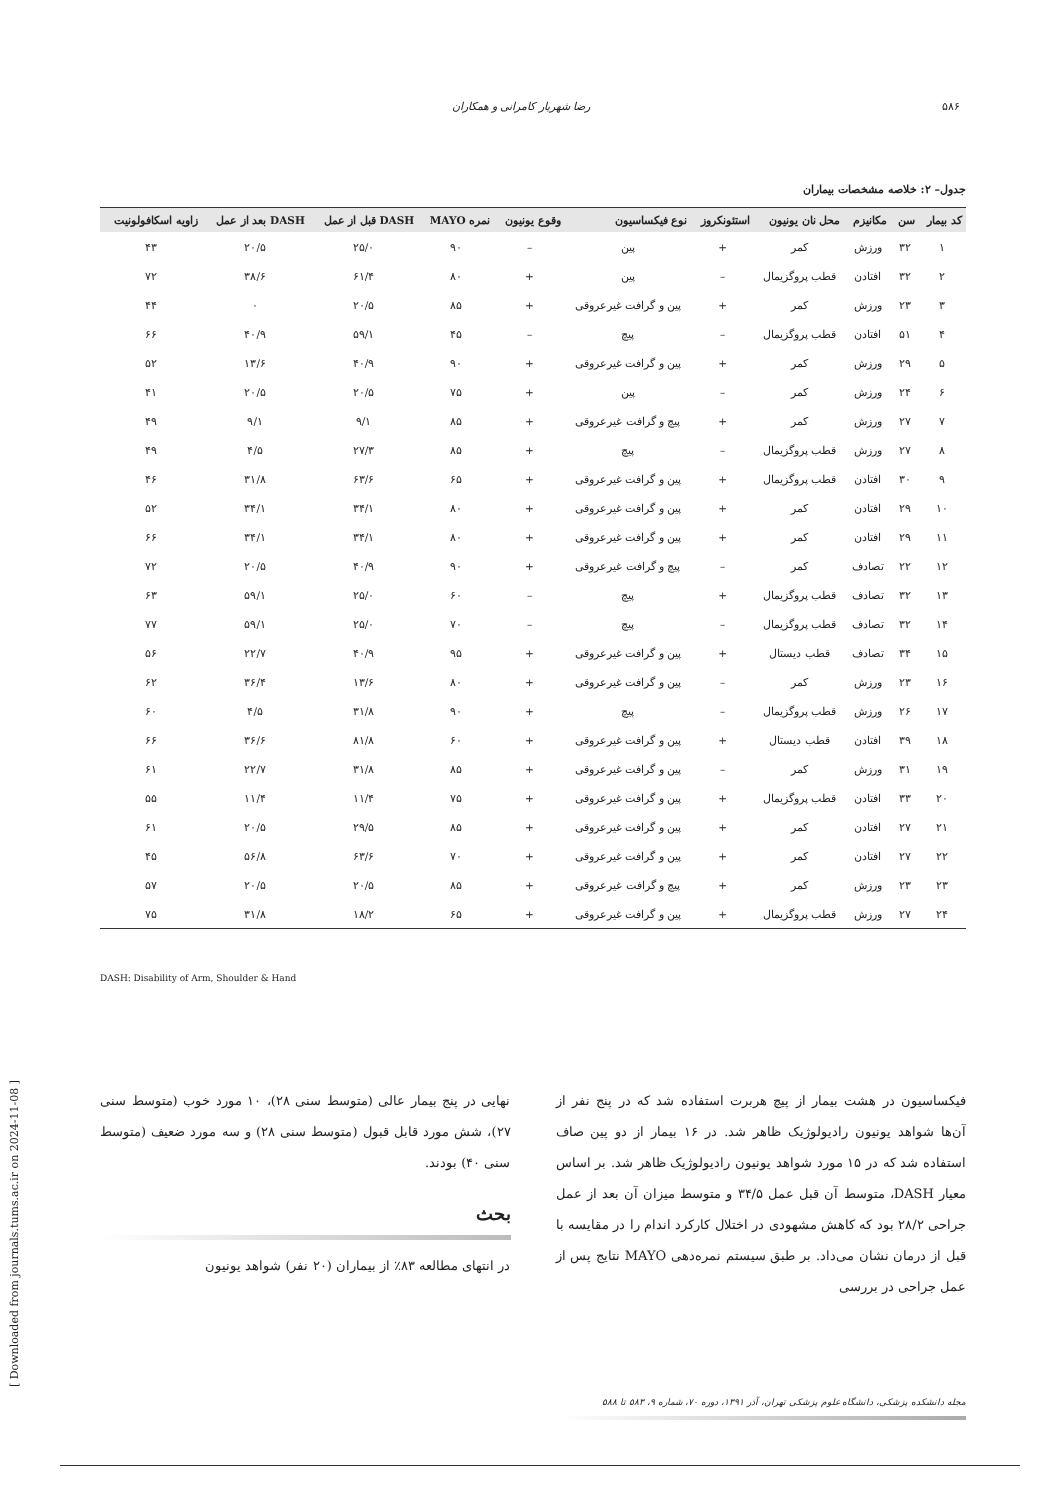۵۸۶ رضا شهریار کامرانی و همکاران
جدول– ۲: خلاصه مشخصات بیماران
| کد بیمار | سن | مکانیزم | محل نان یونیون | استئونکروز | نوع فیکساسیون | وقوع یونیون | نمره MAYO | DASH قبل از عمل | DASH بعد از عمل | زاویه اسکافولونیت |
| --- | --- | --- | --- | --- | --- | --- | --- | --- | --- | --- |
| ۱ | ۳۲ | ورزش | کمر | + | پین | – | ۹۰ | ۲۵/۰ | ۲۰/۵ | ۴۳ |
| ۲ | ۳۲ | افتادن | قطب پروگزیمال | – | پین | + | ۸۰ | ۶۱/۴ | ۳۸/۶ | ۷۲ |
| ۳ | ۲۳ | ورزش | کمر | + | پین و گرافت غیرعروقی | + | ۸۵ | ۲۰/۵ | ۰ | ۴۴ |
| ۴ | ۵۱ | افتادن | قطب پروگزیمال | – | پیچ | – | ۴۵ | ۵۹/۱ | ۴۰/۹ | ۶۶ |
| ۵ | ۲۹ | ورزش | کمر | + | پین و گرافت غیرعروقی | + | ۹۰ | ۴۰/۹ | ۱۳/۶ | ۵۲ |
| ۶ | ۲۴ | ورزش | کمر | – | پین | + | ۷۵ | ۲۰/۵ | ۲۰/۵ | ۴۱ |
| ۷ | ۲۷ | ورزش | کمر | + | پیچ و گرافت غیرعروقی | + | ۸۵ | ۹/۱ | ۹/۱ | ۴۹ |
| ۸ | ۲۷ | ورزش | قطب پروگزیمال | – | پیچ | + | ۸۵ | ۲۷/۳ | ۴/۵ | ۴۹ |
| ۹ | ۳۰ | افتادن | قطب پروگزیمال | + | پین و گرافت غیرعروقی | + | ۶۵ | ۶۳/۶ | ۳۱/۸ | ۴۶ |
| ۱۰ | ۲۹ | افتادن | کمر | + | پین و گرافت غیرعروقی | + | ۸۰ | ۳۴/۱ | ۳۴/۱ | ۵۲ |
| ۱۱ | ۲۹ | افتادن | کمر | + | پین و گرافت غیرعروقی | + | ۸۰ | ۳۴/۱ | ۳۴/۱ | ۶۶ |
| ۱۲ | ۲۲ | تصادف | کمر | – | پیچ و گرافت غیرعروقی | + | ۹۰ | ۴۰/۹ | ۲۰/۵ | ۷۲ |
| ۱۳ | ۳۲ | تصادف | قطب پروگزیمال | + | پیچ | – | ۶۰ | ۲۵/۰ | ۵۹/۱ | ۶۳ |
| ۱۴ | ۳۲ | تصادف | قطب پروگزیمال | – | پیچ | – | ۷۰ | ۲۵/۰ | ۵۹/۱ | ۷۷ |
| ۱۵ | ۳۴ | تصادف | قطب دیستال | + | پین و گرافت غیرعروقی | + | ۹۵ | ۴۰/۹ | ۲۲/۷ | ۵۶ |
| ۱۶ | ۲۳ | ورزش | کمر | – | پین و گرافت غیرعروقی | + | ۸۰ | ۱۳/۶ | ۳۶/۴ | ۶۲ |
| ۱۷ | ۲۶ | ورزش | قطب پروگزیمال | – | پیچ | + | ۹۰ | ۳۱/۸ | ۴/۵ | ۶۰ |
| ۱۸ | ۳۹ | افتادن | قطب دیستال | + | پین و گرافت غیرعروقی | + | ۶۰ | ۸۱/۸ | ۳۶/۶ | ۶۶ |
| ۱۹ | ۳۱ | ورزش | کمر | – | پین و گرافت غیرعروقی | + | ۸۵ | ۳۱/۸ | ۲۲/۷ | ۶۱ |
| ۲۰ | ۳۳ | افتادن | قطب پروگزیمال | + | پین و گرافت غیرعروقی | + | ۷۵ | ۱۱/۴ | ۱۱/۴ | ۵۵ |
| ۲۱ | ۲۷ | افتادن | کمر | + | پین و گرافت غیرعروقی | + | ۸۵ | ۲۹/۵ | ۲۰/۵ | ۶۱ |
| ۲۲ | ۲۷ | افتادن | کمر | + | پین و گرافت غیرعروقی | + | ۷۰ | ۶۳/۶ | ۵۶/۸ | ۴۵ |
| ۲۳ | ۲۳ | ورزش | کمر | + | پیچ و گرافت غیرعروقی | + | ۸۵ | ۲۰/۵ | ۲۰/۵ | ۵۷ |
| ۲۴ | ۲۷ | ورزش | قطب پروگزیمال | + | پین و گرافت غیرعروقی | + | ۶۵ | ۱۸/۲ | ۳۱/۸ | ۷۵ |
DASH: Disability of Arm, Shoulder & Hand
[ Downloaded from journals.tums.ac.ir on 2024-11-08 ]
فیکساسیون در هشت بیمار از پیچ هربرت استفاده شد که در پنج نفر از آن‌ها شواهد یونیون رادیولوژیک ظاهر شد. در ۱۶ بیمار از دو پین صاف استفاده شد که در ۱۵ مورد شواهد یونیون رادیولوژیک ظاهر شد. بر اساس معیار DASH، متوسط آن قبل عمل ۳۴/۵ و متوسط میزان آن بعد از عمل جراحی ۲۸/۲ بود که کاهش مشهودی در اختلال کارکرد اندام را در مقایسه با قبل از درمان نشان می‌داد. بر طبق سیستم نمره‌دهی MAYO نتایج پس از عمل جراحی در بررسی
نهایی در پنج بیمار عالی (متوسط سنی ۲۸)، ۱۰ مورد خوب (متوسط سنی ۲۷)، شش مورد قابل قبول (متوسط سنی ۲۸) و سه مورد ضعیف (متوسط سنی ۴۰) بودند.
بحث
در انتهای مطالعه ۸۳٪ از بیماران (۲۰ نفر) شواهد یونیون
مجله دانشکده پزشکی، دانشگاه علوم پزشکی تهران، آذر ۱۳۹۱، دوره ۷۰، شماره ۹، ۵۸۳ تا ۵۸۸